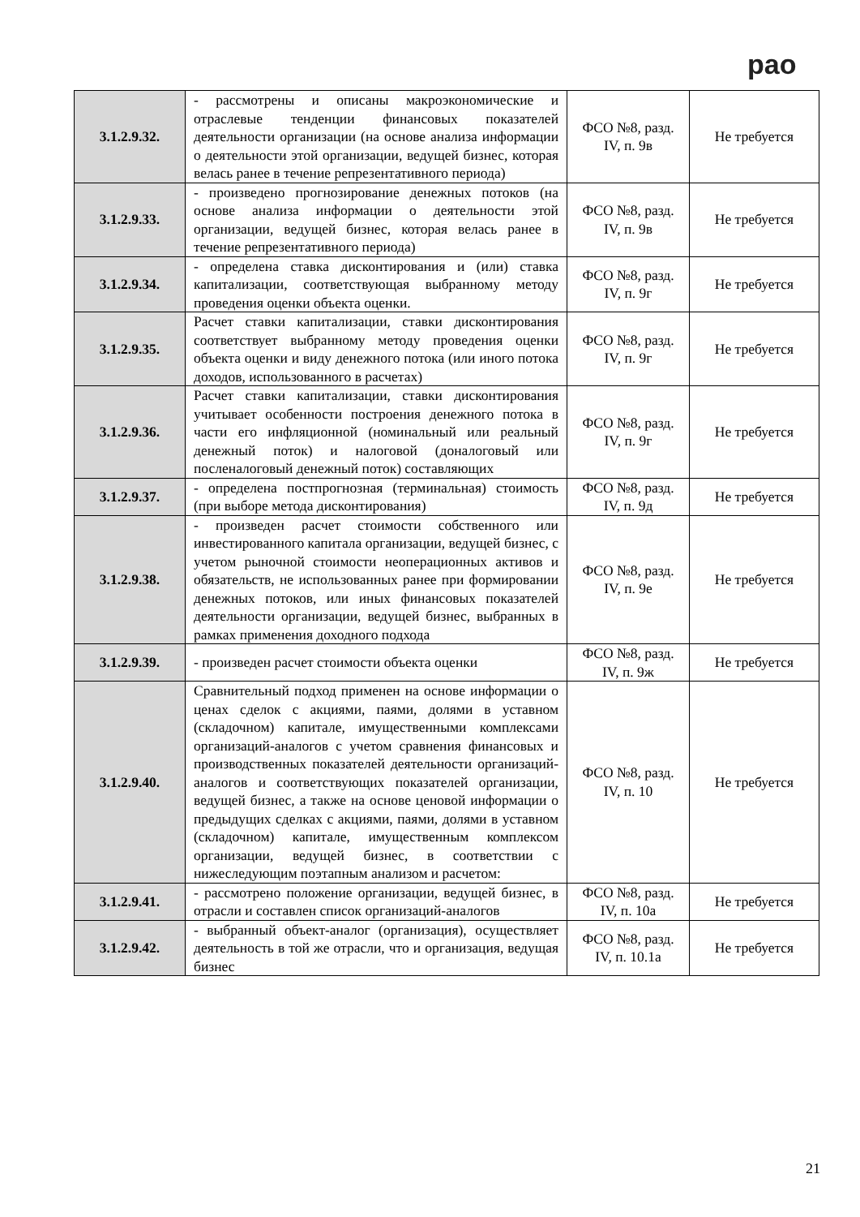рао
| 3.1.2.9.32. | - рассмотрены и описаны макроэкономические и отраслевые тенденции финансовых показателей деятельности организации (на основе анализа информации о деятельности этой организации, ведущей бизнес, которая велась ранее в течение репрезентативного периода) | ФСО №8, разд. IV, п. 9в | Не требуется |
| 3.1.2.9.33. | - произведено прогнозирование денежных потоков (на основе анализа информации о деятельности этой организации, ведущей бизнес, которая велась ранее в течение репрезентативного периода) | ФСО №8, разд. IV, п. 9в | Не требуется |
| 3.1.2.9.34. | - определена ставка дисконтирования и (или) ставка капитализации, соответствующая выбранному методу проведения оценки объекта оценки. | ФСО №8, разд. IV, п. 9г | Не требуется |
| 3.1.2.9.35. | Расчет ставки капитализации, ставки дисконтирования соответствует выбранному методу проведения оценки объекта оценки и виду денежного потока (или иного потока доходов, использованного в расчетах) | ФСО №8, разд. IV, п. 9г | Не требуется |
| 3.1.2.9.36. | Расчет ставки капитализации, ставки дисконтирования учитывает особенности построения денежного потока в части его инфляционной (номинальный или реальный денежный поток) и налоговой (доналоговый или посленалоговый денежный поток) составляющих | ФСО №8, разд. IV, п. 9г | Не требуется |
| 3.1.2.9.37. | - определена постпрогнозная (терминальная) стоимость (при выборе метода дисконтирования) | ФСО №8, разд. IV, п. 9д | Не требуется |
| 3.1.2.9.38. | - произведен расчет стоимости собственного или инвестированного капитала организации, ведущей бизнес, с учетом рыночной стоимости неоперационных активов и обязательств, не использованных ранее при формировании денежных потоков, или иных финансовых показателей деятельности организации, ведущей бизнес, выбранных в рамках применения доходного подхода | ФСО №8, разд. IV, п. 9е | Не требуется |
| 3.1.2.9.39. | - произведен расчет стоимости объекта оценки | ФСО №8, разд. IV, п. 9ж | Не требуется |
| 3.1.2.9.40. | Сравнительный подход применен на основе информации о ценах сделок с акциями, паями, долями в уставном (складочном) капитале, имущественными комплексами организаций-аналогов с учетом сравнения финансовых и производственных показателей деятельности организаций-аналогов и соответствующих показателей организации, ведущей бизнес, а также на основе ценовой информации о предыдущих сделках с акциями, паями, долями в уставном (складочном) капитале, имущественным комплексом организации, ведущей бизнес, в соответствии с нижеследующим поэтапным анализом и расчетом: | ФСО №8, разд. IV, п. 10 | Не требуется |
| 3.1.2.9.41. | - рассмотрено положение организации, ведущей бизнес, в отрасли и составлен список организаций-аналогов | ФСО №8, разд. IV, п. 10а | Не требуется |
| 3.1.2.9.42. | - выбранный объект-аналог (организация), осуществляет деятельность в той же отрасли, что и организация, ведущая бизнес | ФСО №8, разд. IV, п. 10.1а | Не требуется |
21